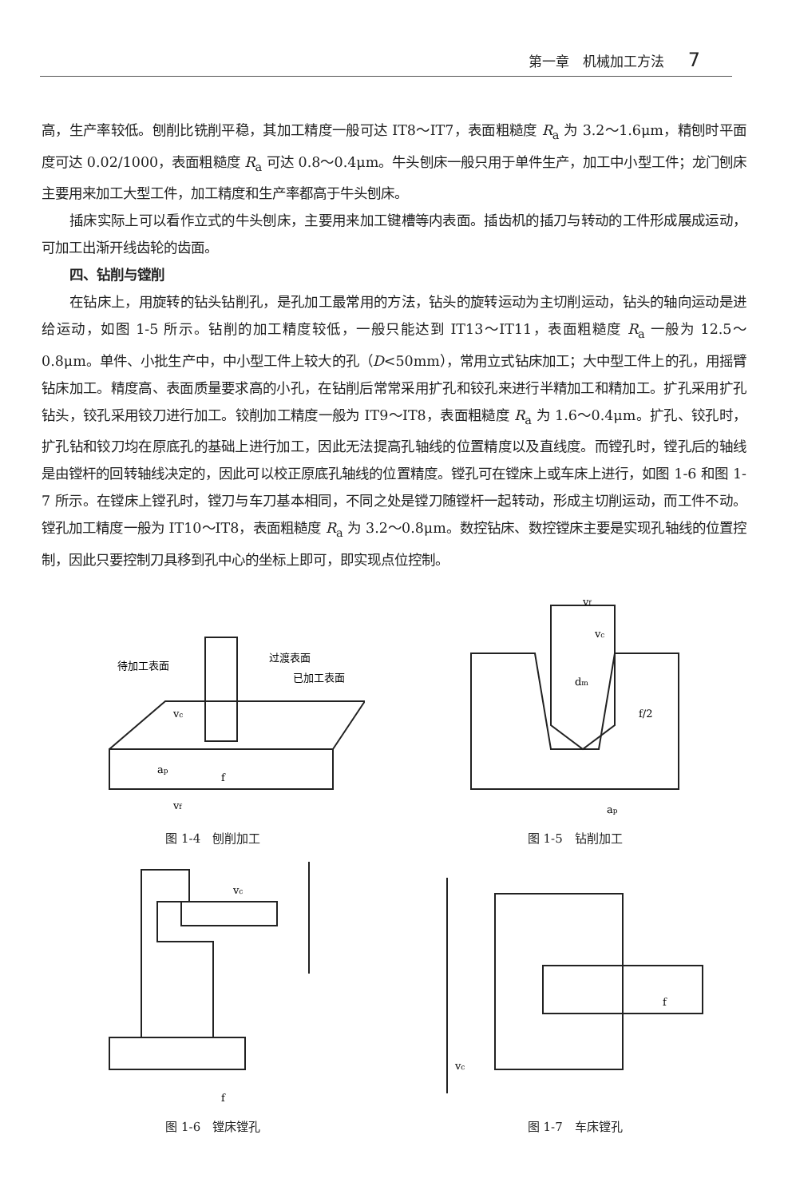第一章　机械加工方法 7
高，生产率较低。刨削比铣削平稳，其加工精度一般可达 IT8～IT7，表面粗糙度 R<sub>a</sub> 为 3.2～1.6μm，精刨时平面度可达 0.02/1000，表面粗糙度 R<sub>a</sub> 可达 0.8～0.4μm。牛头刨床一般只用于单件生产，加工中小型工件；龙门刨床主要用来加工大型工件，加工精度和生产率都高于牛头刨床。
插床实际上可以看作立式的牛头刨床，主要用来加工键槽等内表面。插齿机的插刀与转动的工件形成展成运动，可加工出渐开线齿轮的齿面。
四、钻削与镗削
在钻床上，用旋转的钻头钻削孔，是孔加工最常用的方法，钻头的旋转运动为主切削运动，钻头的轴向运动是进给运动，如图 1-5 所示。钻削的加工精度较低，一般只能达到 IT13～IT11，表面粗糙度 R<sub>a</sub> 一般为 12.5～0.8μm。单件、小批生产中，中小型工件上较大的孔（D<50mm），常用立式钻床加工；大中型工件上的孔，用摇臂钻床加工。精度高、表面质量要求高的小孔，在钻削后常常采用扩孔和铰孔来进行半精加工和精加工。扩孔采用扩孔钻头，铰孔采用铰刀进行加工。铰削加工精度一般为 IT9～IT8，表面粗糙度 R<sub>a</sub> 为 1.6～0.4μm。扩孔、铰孔时，扩孔钻和铰刀均在原底孔的基础上进行加工，因此无法提高孔轴线的位置精度以及直线度。而镗孔时，镗孔后的轴线是由镗杆的回转轴线决定的，因此可以校正原底孔轴线的位置精度。镗孔可在镗床上或车床上进行，如图 1-6 和图 1-7 所示。在镗床上镗孔时，镗刀与车刀基本相同，不同之处是镗刀随镗杆一起转动，形成主切削运动，而工件不动。镗孔加工精度一般为 IT10～IT8，表面粗糙度 R<sub>a</sub> 为 3.2～0.8μm。数控钻床、数控镗床主要是实现孔轴线的位置控制，因此只要控制刀具移到孔中心的坐标上即可，即实现点位控制。
待加工表面
过渡表面
已加工表面
vc
ap
f
vf
图 1-4　刨削加工
vf
vc
dm
f/2
ap
图 1-5　钻削加工
vc
f
图 1-6　镗床镗孔
f
vc
图 1-7　车床镗孔